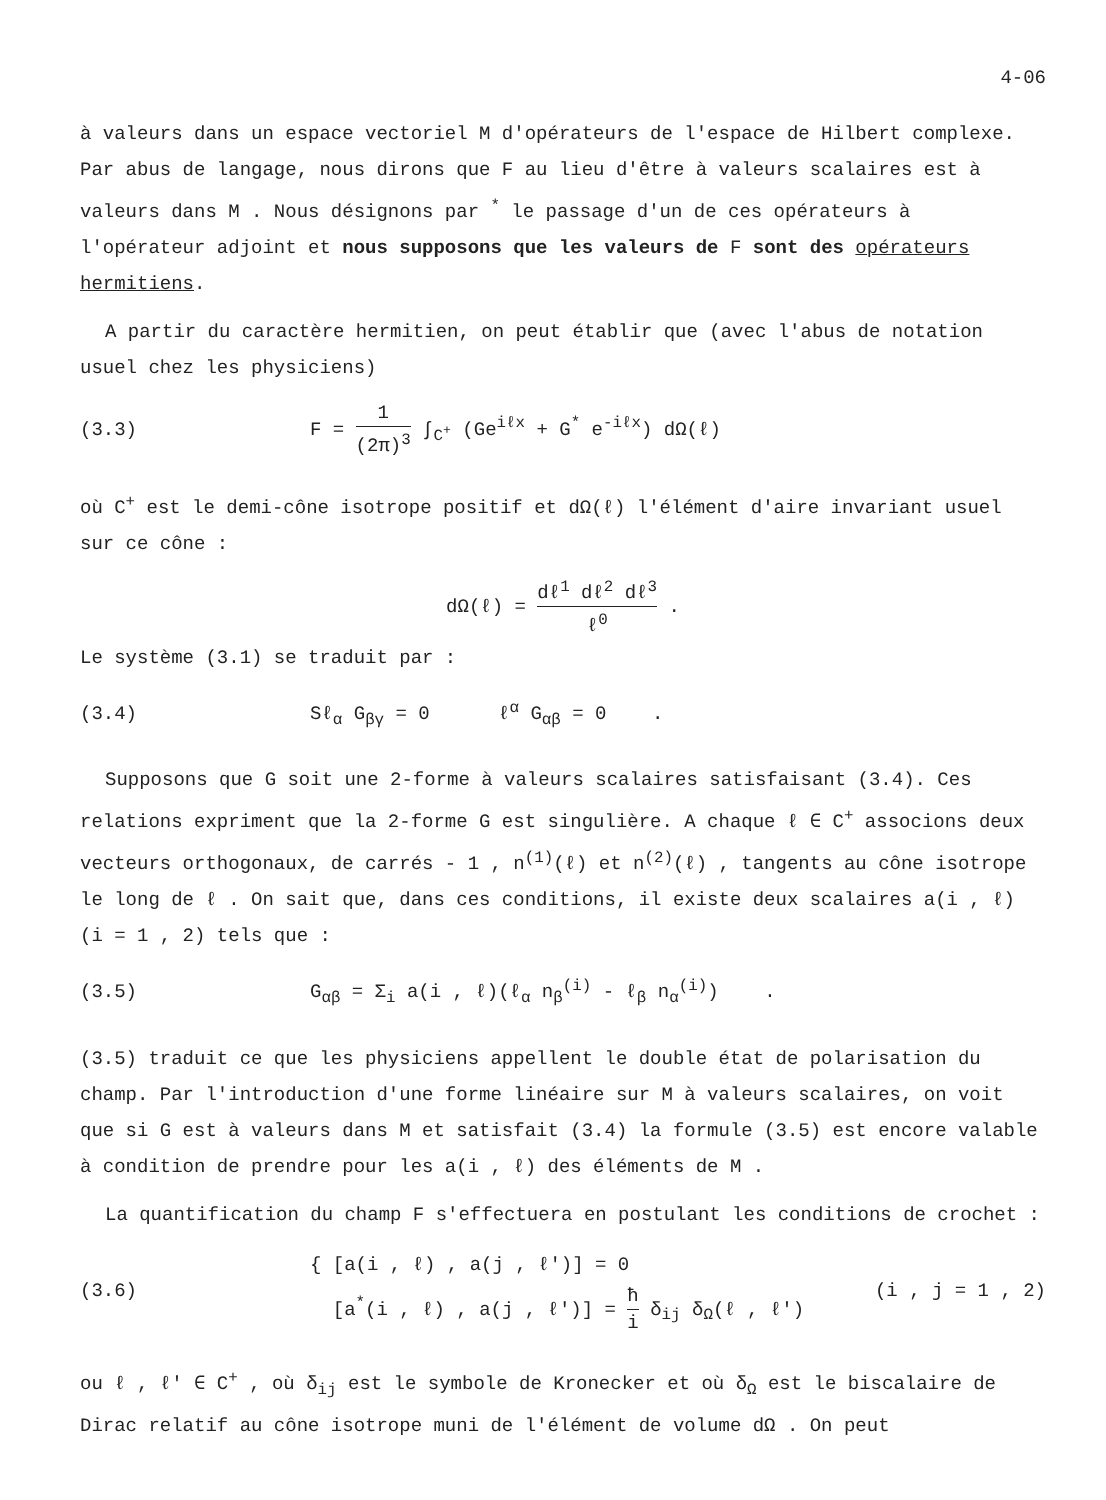4-06
à valeurs dans un espace vectoriel M d'opérateurs de l'espace de Hilbert complexe. Par abus de langage, nous dirons que F au lieu d'être à valeurs scalaires est à valeurs dans M . Nous désignons par <sup>*</sup> le passage d'un de ces opérateurs à l'opérateur adjoint et nous supposons que les valeurs de F sont des opérateurs hermitiens.
A partir du caractère hermitien, on peut établir que (avec l'abus de notation usuel chez les physiciens)
(3.3)
F = 1 (2π)<sup>3</sup> ∫<sub>C<sup>+</sup></sub> (Ge<sup>iℓx</sup> + G<sup>*</sup> e<sup>-iℓx</sup>) dΩ(ℓ)
où C<sup>+</sup> est le demi-cône isotrope positif et dΩ(ℓ) l'élément d'aire invariant usuel sur ce cône :
dΩ(ℓ) = dℓ<sup>1</sup> dℓ<sup>2</sup> dℓ<sup>3</sup> ℓ<sup>0</sup> .
Le système (3.1) se traduit par :
(3.4)
Sℓ<sub>α</sub> G<sub>βγ</sub> = 0 ℓ<sup>α</sup> G<sub>αβ</sub> = 0 .
Supposons que G soit une 2-forme à valeurs scalaires satisfaisant (3.4). Ces relations expriment que la 2-forme G est singulière. A chaque ℓ ∈ C<sup>+</sup> associons deux vecteurs orthogonaux, de carrés - 1 , n<sup>(1)</sup>(ℓ) et n<sup>(2)</sup>(ℓ) , tangents au cône isotrope le long de ℓ . On sait que, dans ces conditions, il existe deux scalaires a(i , ℓ) (i = 1 , 2) tels que :
(3.5)
G<sub>αβ</sub> = Σ<sub>i</sub> a(i , ℓ)(ℓ<sub>α</sub> n<sub>β</sub><sup>(i)</sup> - ℓ<sub>β</sub> n<sub>α</sub><sup>(i)</sup>) .
(3.5) traduit ce que les physiciens appellent le double état de polarisation du champ. Par l'introduction d'une forme linéaire sur M à valeurs scalaires, on voit que si G est à valeurs dans M et satisfait (3.4) la formule (3.5) est encore valable à condition de prendre pour les a(i , ℓ) des éléments de M .
La quantification du champ F s'effectuera en postulant les conditions de crochet :
(3.6)
{ [a(i , ℓ) , a(j , ℓ')] = 0
[a<sup>*</sup>(i , ℓ) , a(j , ℓ')] = ħ i δ<sub>ij</sub> δ<sub>Ω</sub>(ℓ , ℓ')
(i , j = 1 , 2)
ou ℓ , ℓ' ∈ C<sup>+</sup> , où δ<sub>ij</sub> est le symbole de Kronecker et où δ<sub>Ω</sub> est le biscalaire de Dirac relatif au cône isotrope muni de l'élément de volume dΩ . On peut